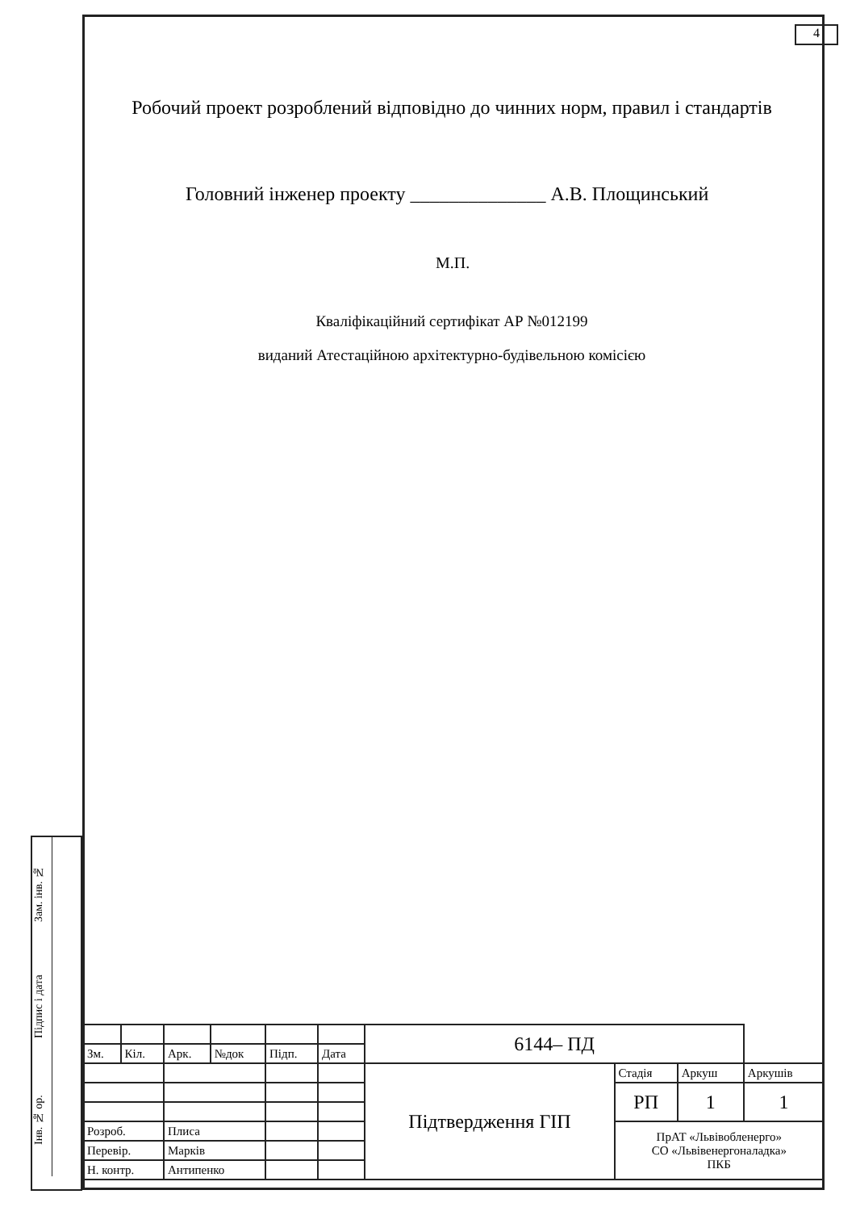4
Зам. інв. №
Підпис і дата
Інв. № ор.
Робочий проект розроблений відповідно до чинних норм, правил і стандартів
Головний інженер проекту ______________ А.В. Площинський
М.П.
Кваліфікаційний сертифікат АР №012199
виданий Атестаційною архітектурно-будівельною комісією
| | | | | | | 6144– ПД | | | |
| Зм. | Кіл. | Арк. | №док | Підп. | Дата | | | | |
| | | | | | | Підтвердження ГІП | Стадія | Аркуш | Аркушів |
| | | | | | | | РП | 1 | 1 |
| Розроб. | | Плиса | | | | | ПрАТ «Львівобленерго» СО «Львівенергоналадка» ПКБ | | |
| Перевір. | | Марків | | | | | | | |
| Н. контр. | | Антипенко | | | | | | | |